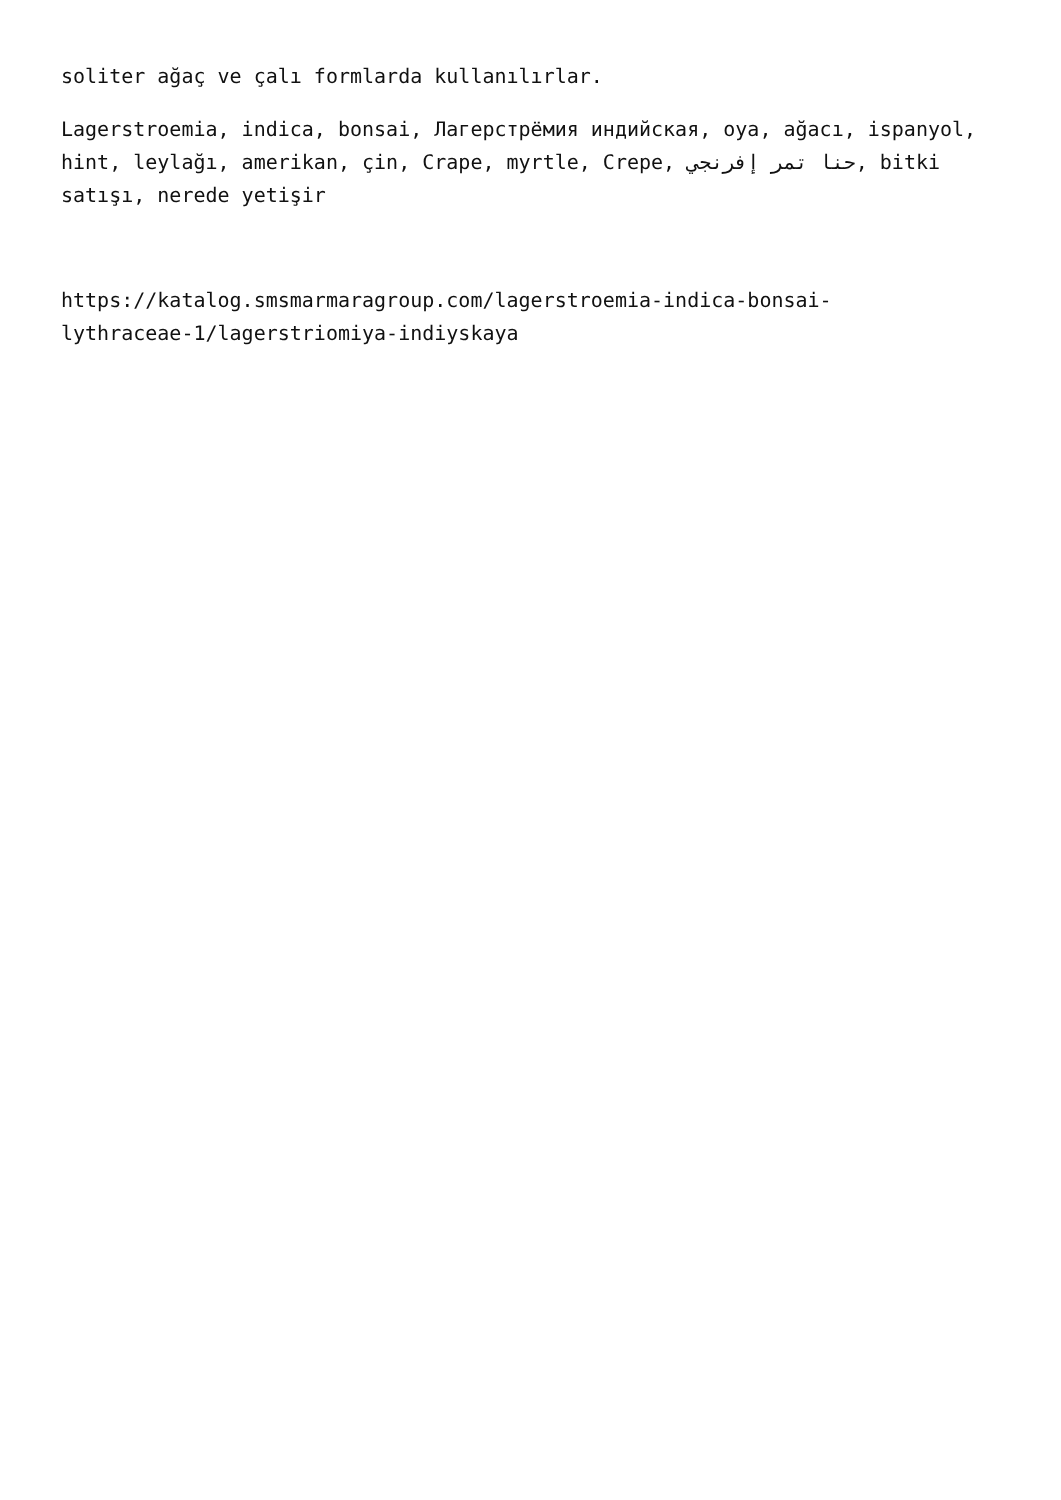soliter ağaç ve çalı formlarda kullanılırlar.
Lagerstroemia, indica, bonsai, Лагерстрёмия индийская, oya, ağacı, ispanyol, hint, leylağı, amerikan, çin, Crape, myrtle, Crepe, حنا تمر إفرنجي, bitki satışı, nerede yetişir
https://katalog.smsmarmaragroup.com/lagerstroemia-indica-bonsai-
lythraceae-1/lagerstriomiya-indiyskaya